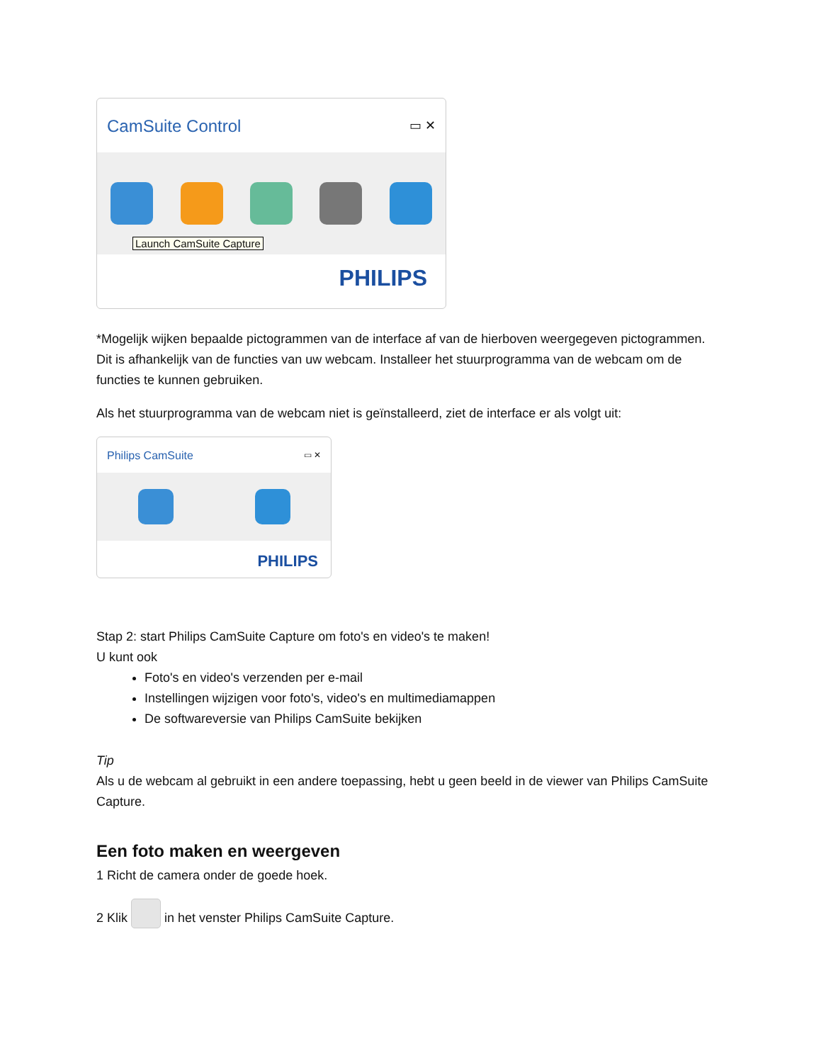CamSuite Control ▭ ✕
Launch CamSuite Capture
PHILIPS
*Mogelijk wijken bepaalde pictogrammen van de interface af van de hierboven weergegeven pictogrammen. Dit is afhankelijk van de functies van uw webcam. Installeer het stuurprogramma van de webcam om de functies te kunnen gebruiken.
Als het stuurprogramma van de webcam niet is geïnstalleerd, ziet de interface er als volgt uit:
Philips CamSuite ▭ ✕
PHILIPS
Stap 2: start Philips CamSuite Capture om foto's en video's te maken!
U kunt ook
Foto's en video's verzenden per e-mail
Instellingen wijzigen voor foto's, video's en multimediamappen
De softwareversie van Philips CamSuite bekijken
Tip
Als u de webcam al gebruikt in een andere toepassing, hebt u geen beeld in de viewer van Philips CamSuite Capture.
Een foto maken en weergeven
1 Richt de camera onder de goede hoek.
2 Klik in het venster Philips CamSuite Capture.